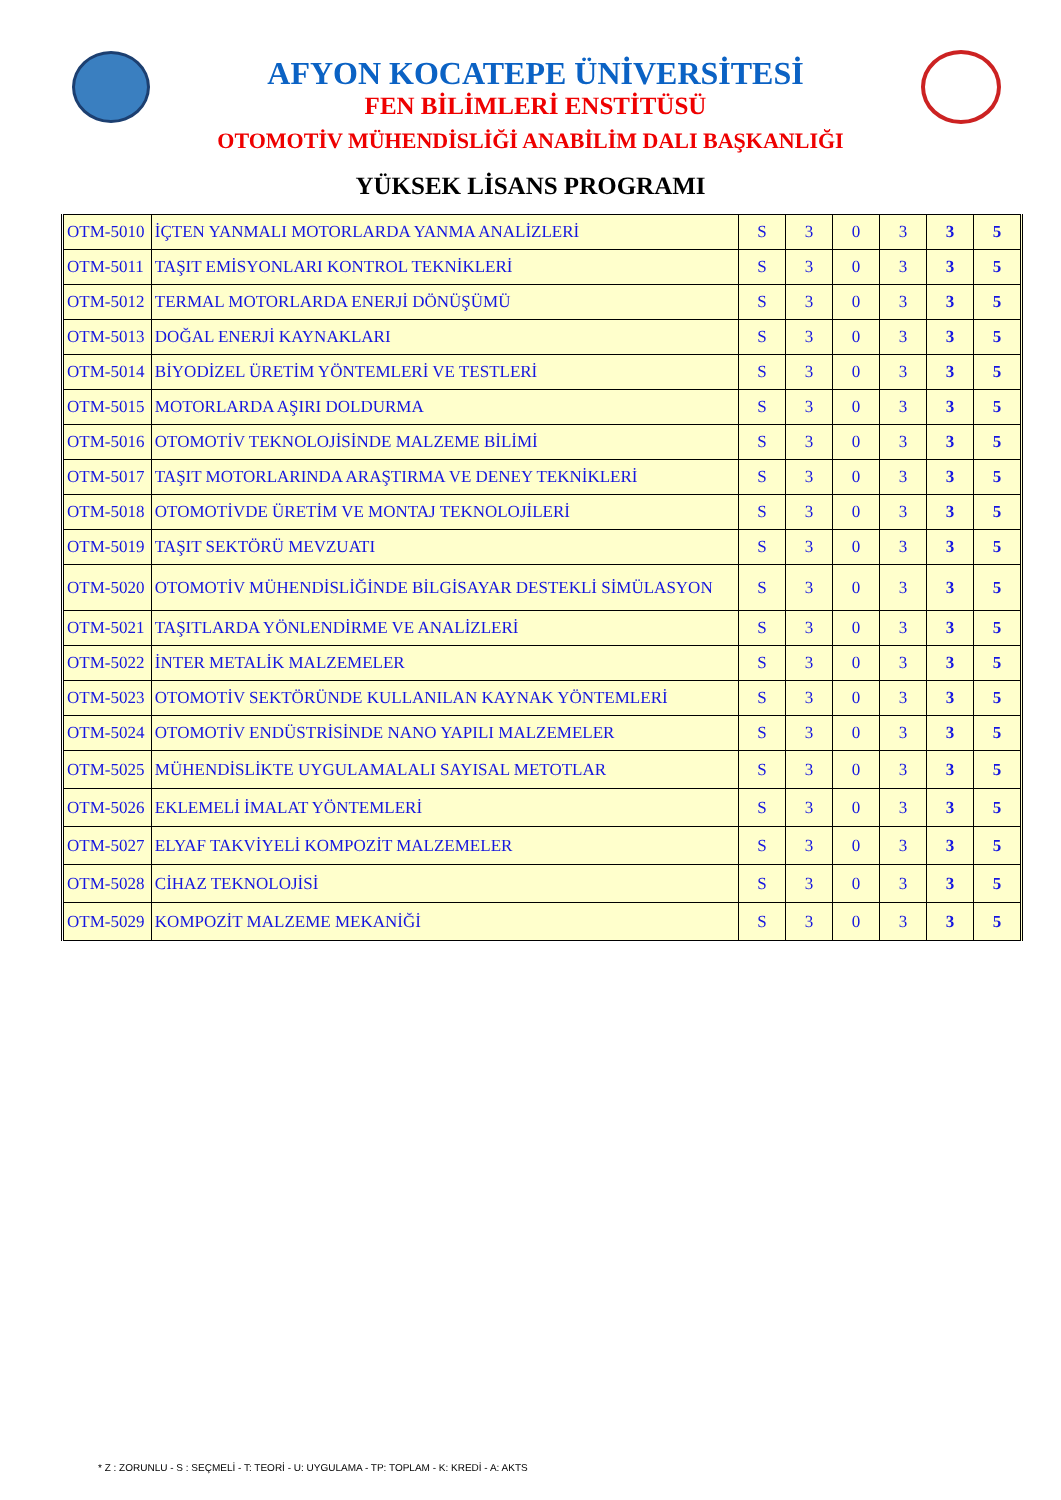AFYON KOCATEPE ÜNİVERSİTESİ
FEN BİLİMLERİ ENSTİTÜSÜ
OTOMOTİV MÜHENDİSLİĞİ ANABİLİM DALI BAŞKANLIĞI
YÜKSEK LİSANS PROGRAMI
| OTM-5010 | İÇTEN YANMALI MOTORLARDA YANMA ANALİZLERİ | S | 3 | 0 | 3 | 3 | 5 |
| OTM-5011 | TAŞIT EMİSYONLARI KONTROL TEKNİKLERİ | S | 3 | 0 | 3 | 3 | 5 |
| OTM-5012 | TERMAL MOTORLARDA ENERJİ DÖNÜŞÜMÜ | S | 3 | 0 | 3 | 3 | 5 |
| OTM-5013 | DOĞAL ENERJİ KAYNAKLARI | S | 3 | 0 | 3 | 3 | 5 |
| OTM-5014 | BİYODİZEL ÜRETİM YÖNTEMLERİ VE TESTLERİ | S | 3 | 0 | 3 | 3 | 5 |
| OTM-5015 | MOTORLARDA AŞIRI DOLDURMA | S | 3 | 0 | 3 | 3 | 5 |
| OTM-5016 | OTOMOTİV TEKNOLOJİSİNDE MALZEME BİLİMİ | S | 3 | 0 | 3 | 3 | 5 |
| OTM-5017 | TAŞIT MOTORLARINDA ARAŞTIRMA VE DENEY TEKNİKLERİ | S | 3 | 0 | 3 | 3 | 5 |
| OTM-5018 | OTOMOTİVDE ÜRETİM VE MONTAJ TEKNOLOJİLERİ | S | 3 | 0 | 3 | 3 | 5 |
| OTM-5019 | TAŞIT SEKTÖRÜ MEVZUATI | S | 3 | 0 | 3 | 3 | 5 |
| OTM-5020 | OTOMOTİV MÜHENDİSLİĞİNDE BİLGİSAYAR DESTEKLİ SİMÜLASYON | S | 3 | 0 | 3 | 3 | 5 |
| OTM-5021 | TAŞITLARDA YÖNLENDİRME VE ANALİZLERİ | S | 3 | 0 | 3 | 3 | 5 |
| OTM-5022 | İNTER METALİK MALZEMELER | S | 3 | 0 | 3 | 3 | 5 |
| OTM-5023 | OTOMOTİV SEKTÖRÜNDE KULLANILAN KAYNAK YÖNTEMLERİ | S | 3 | 0 | 3 | 3 | 5 |
| OTM-5024 | OTOMOTİV ENDÜSTRİSİNDE NANO YAPILI MALZEMELER | S | 3 | 0 | 3 | 3 | 5 |
| OTM-5025 | MÜHENDİSLİKTE UYGULAMALALI SAYISAL METOTLAR | S | 3 | 0 | 3 | 3 | 5 |
| OTM-5026 | EKLEMELİ İMALAT YÖNTEMLERİ | S | 3 | 0 | 3 | 3 | 5 |
| OTM-5027 | ELYAF TAKVİYELİ KOMPOZİT MALZEMELER | S | 3 | 0 | 3 | 3 | 5 |
| OTM-5028 | CİHAZ TEKNOLOJİSİ | S | 3 | 0 | 3 | 3 | 5 |
| OTM-5029 | KOMPOZİT MALZEME MEKANİĞİ | S | 3 | 0 | 3 | 3 | 5 |
* Z : ZORUNLU - S : SEÇMELİ - T: TEORİ - U: UYGULAMA - TP: TOPLAM - K: KREDİ - A: AKTS